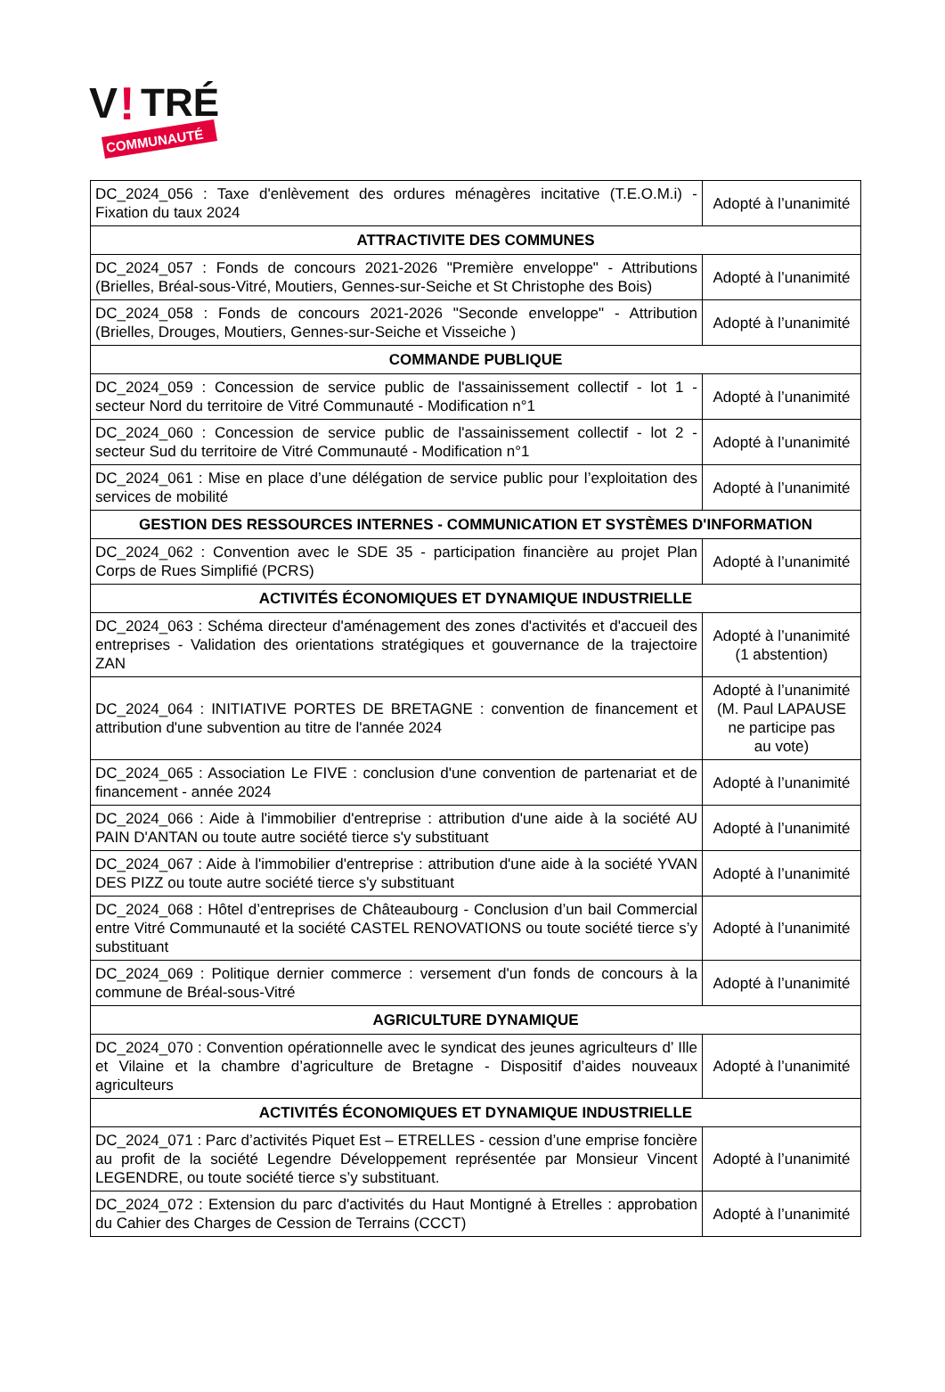V
!
TRÉ
COMMUNAUTÉ
| DC_2024_056 : Taxe d'enlèvement des ordures ménagères incitative (T.E.O.M.i) - Fixation du taux 2024 | Adopté à l’unanimité |
| ATTRACTIVITE DES COMMUNES | |
| DC_2024_057 : Fonds de concours 2021-2026 "Première enveloppe" - Attributions (Brielles, Bréal-sous-Vitré, Moutiers, Gennes-sur-Seiche et St Christophe des Bois) | Adopté à l’unanimité |
| DC_2024_058 : Fonds de concours 2021-2026 "Seconde enveloppe" - Attribution (Brielles, Drouges, Moutiers, Gennes-sur-Seiche et Visseiche ) | Adopté à l’unanimité |
| COMMANDE PUBLIQUE | |
| DC_2024_059 : Concession de service public de l'assainissement collectif - lot 1 - secteur Nord du territoire de Vitré Communauté - Modification n°1 | Adopté à l’unanimité |
| DC_2024_060 : Concession de service public de l'assainissement collectif - lot 2 - secteur Sud du territoire de Vitré Communauté - Modification n°1 | Adopté à l’unanimité |
| DC_2024_061 : Mise en place d’une délégation de service public pour l’exploitation des services de mobilité | Adopté à l’unanimité |
| GESTION DES RESSOURCES INTERNES - COMMUNICATION ET SYSTÈMES D'INFORMATION | |
| DC_2024_062 : Convention avec le SDE 35 - participation financière au projet Plan Corps de Rues Simplifié (PCRS) | Adopté à l’unanimité |
| ACTIVITÉS ÉCONOMIQUES ET DYNAMIQUE INDUSTRIELLE | |
| DC_2024_063 : Schéma directeur d'aménagement des zones d'activités et d'accueil des entreprises - Validation des orientations stratégiques et gouvernance de la trajectoire ZAN | Adopté à l’unanimité (1 abstention) |
| DC_2024_064 : INITIATIVE PORTES DE BRETAGNE : convention de financement et attribution d'une subvention au titre de l'année 2024 | Adopté à l’unanimité (M. Paul LAPAUSE ne participe pas au vote) |
| DC_2024_065 : Association Le FIVE : conclusion d'une convention de partenariat et de financement - année 2024 | Adopté à l’unanimité |
| DC_2024_066 : Aide à l'immobilier d'entreprise : attribution d'une aide à la société AU PAIN D'ANTAN ou toute autre société tierce s'y substituant | Adopté à l’unanimité |
| DC_2024_067 : Aide à l'immobilier d'entreprise : attribution d'une aide à la société YVAN DES PIZZ ou toute autre société tierce s'y substituant | Adopté à l’unanimité |
| DC_2024_068 : Hôtel d’entreprises de Châteaubourg - Conclusion d’un bail Commercial entre Vitré Communauté et la société CASTEL RENOVATIONS ou toute société tierce s’y substituant | Adopté à l’unanimité |
| DC_2024_069 : Politique dernier commerce : versement d'un fonds de concours à la commune de Bréal-sous-Vitré | Adopté à l’unanimité |
| AGRICULTURE DYNAMIQUE | |
| DC_2024_070 : Convention opérationnelle avec le syndicat des jeunes agriculteurs d’ Ille et Vilaine et la chambre d’agriculture de Bretagne - Dispositif d’aides nouveaux agriculteurs | Adopté à l’unanimité |
| ACTIVITÉS ÉCONOMIQUES ET DYNAMIQUE INDUSTRIELLE | |
| DC_2024_071 : Parc d’activités Piquet Est – ETRELLES - cession d’une emprise foncière au profit de la société Legendre Développement représentée par Monsieur Vincent LEGENDRE, ou toute société tierce s’y substituant. | Adopté à l’unanimité |
| DC_2024_072 : Extension du parc d'activités du Haut Montigné à Etrelles : approbation du Cahier des Charges de Cession de Terrains (CCCT) | Adopté à l’unanimité |